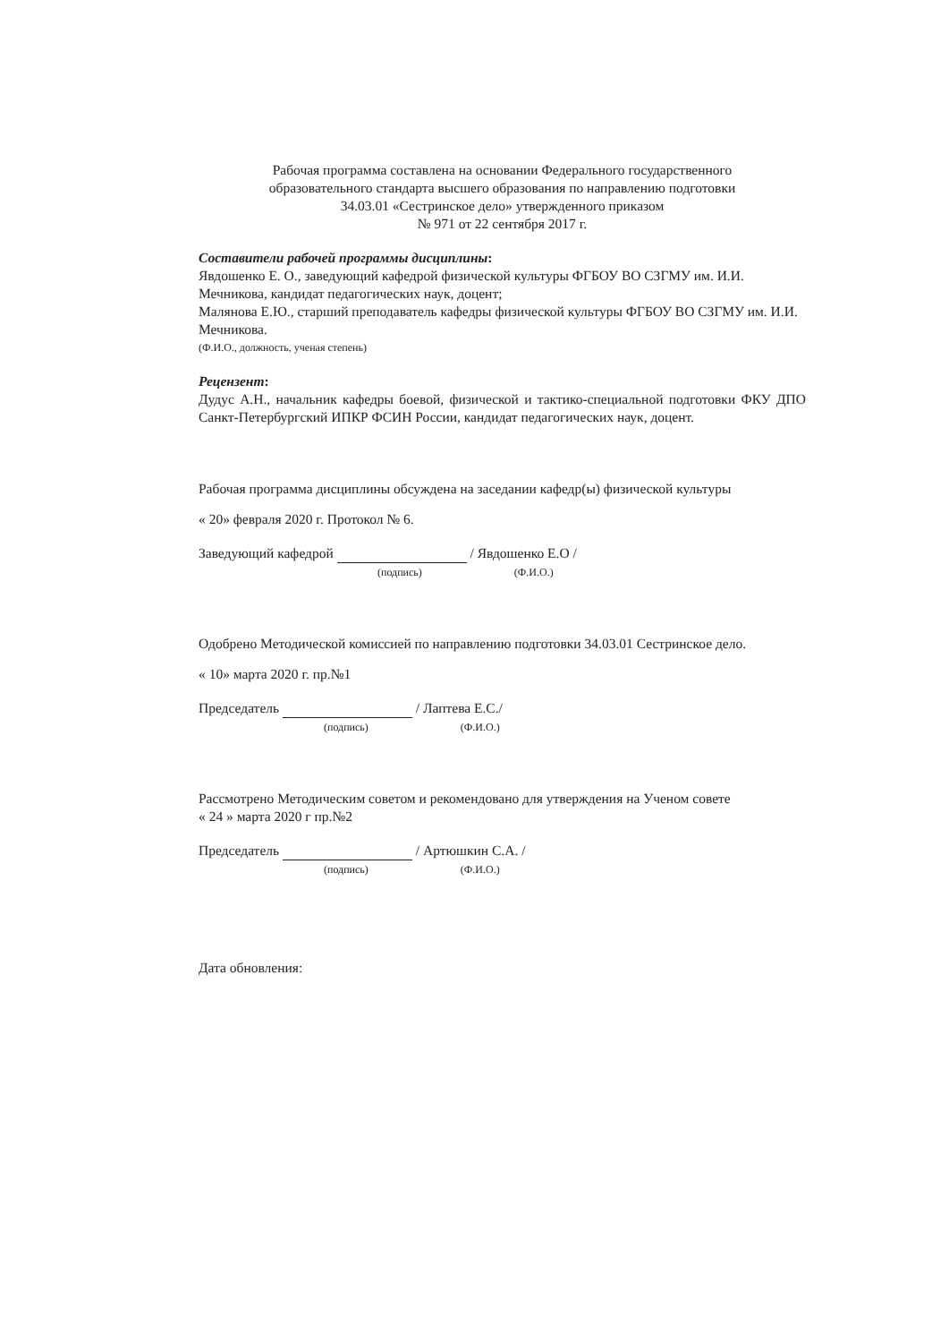Рабочая программа составлена на основании Федерального государственного
образовательного стандарта высшего образования по направлению подготовки
34.03.01 «Сестринское дело» утвержденного приказом
№ 971 от 22 сентября 2017 г.
Составители рабочей программы дисциплины:
Явдошенко Е. О., заведующий кафедрой физической культуры ФГБОУ ВО СЗГМУ им. И.И. Мечникова, кандидат педагогических наук, доцент;
Малянова Е.Ю., старший преподаватель кафедры физической культуры ФГБОУ ВО СЗГМУ им. И.И. Мечникова.
(Ф.И.О., должность, ученая степень)
Рецензент:
Дудус А.Н., начальник кафедры боевой, физической и тактико-специальной подготовки ФКУ ДПО Санкт-Петербургский ИПКР ФСИН России, кандидат педагогических наук, доцент.
Рабочая программа дисциплины обсуждена на заседании кафедр(ы) физической культуры
« 20» февраля 2020 г. Протокол № 6.
Заведующий кафедрой / Явдошенко Е.О /
(подпись) (Ф.И.О.)
Одобрено Методической комиссией по направлению подготовки 34.03.01 Сестринское дело.
« 10» марта 2020 г. пр.№1
Председатель / Лаптева Е.С./
(подпись) (Ф.И.О.)
Рассмотрено Методическим советом и рекомендовано для утверждения на Ученом совете
« 24 » марта 2020 г пр.№2
Председатель / Артюшкин С.А. /
(подпись) (Ф.И.О.)
Дата обновления: